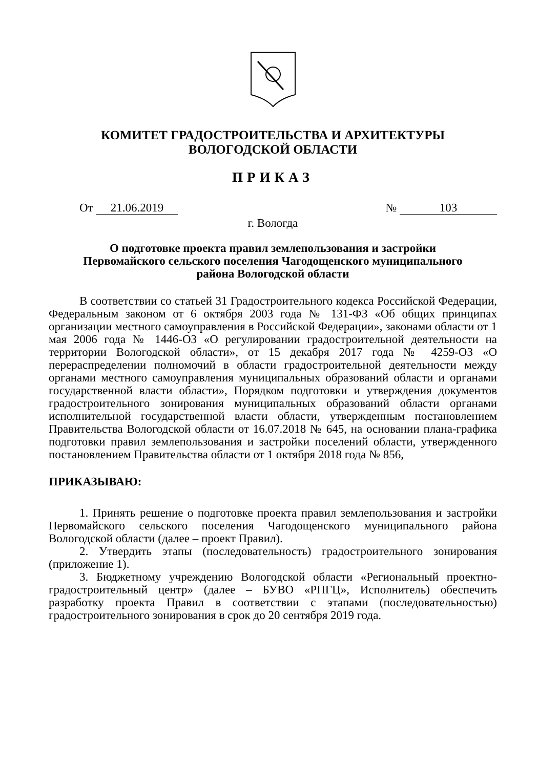КОМИТЕТ ГРАДОСТРОИТЕЛЬСТВА И АРХИТЕКТУРЫ
ВОЛОГОДСКОЙ ОБЛАСТИ
ПРИКАЗ
От 21.06.2019 № 103
г. Вологда
О подготовке проекта правил землепользования и застройки
Первомайского сельского поселения Чагодощенского муниципального
района Вологодской области
В соответствии со статьей 31 Градостроительного кодекса Российской Федерации, Федеральным законом от 6 октября 2003 года № 131-ФЗ «Об общих принципах организации местного самоуправления в Российской Федерации», законами области от 1 мая 2006 года № 1446-ОЗ «О регулировании градостроительной деятельности на территории Вологодской области», от 15 декабря 2017 года № 4259-ОЗ «О перераспределении полномочий в области градостроительной деятельности между органами местного самоуправления муниципальных образований области и органами государственной власти области», Порядком подготовки и утверждения документов градостроительного зонирования муниципальных образований области органами исполнительной государственной власти области, утвержденным постановлением Правительства Вологодской области от 16.07.2018 № 645, на основании плана-графика подготовки правил землепользования и застройки поселений области, утвержденного постановлением Правительства области от 1 октября 2018 года № 856,
ПРИКАЗЫВАЮ:
1. Принять решение о подготовке проекта правил землепользования и застройки Первомайского сельского поселения Чагодощенского муниципального района Вологодской области (далее – проект Правил).
2. Утвердить этапы (последовательность) градостроительного зонирования (приложение 1).
3. Бюджетному учреждению Вологодской области «Региональный проектно-градостроительный центр» (далее – БУВО «РПГЦ», Исполнитель) обеспечить разработку проекта Правил в соответствии с этапами (последовательностью) градостроительного зонирования в срок до 20 сентября 2019 года.